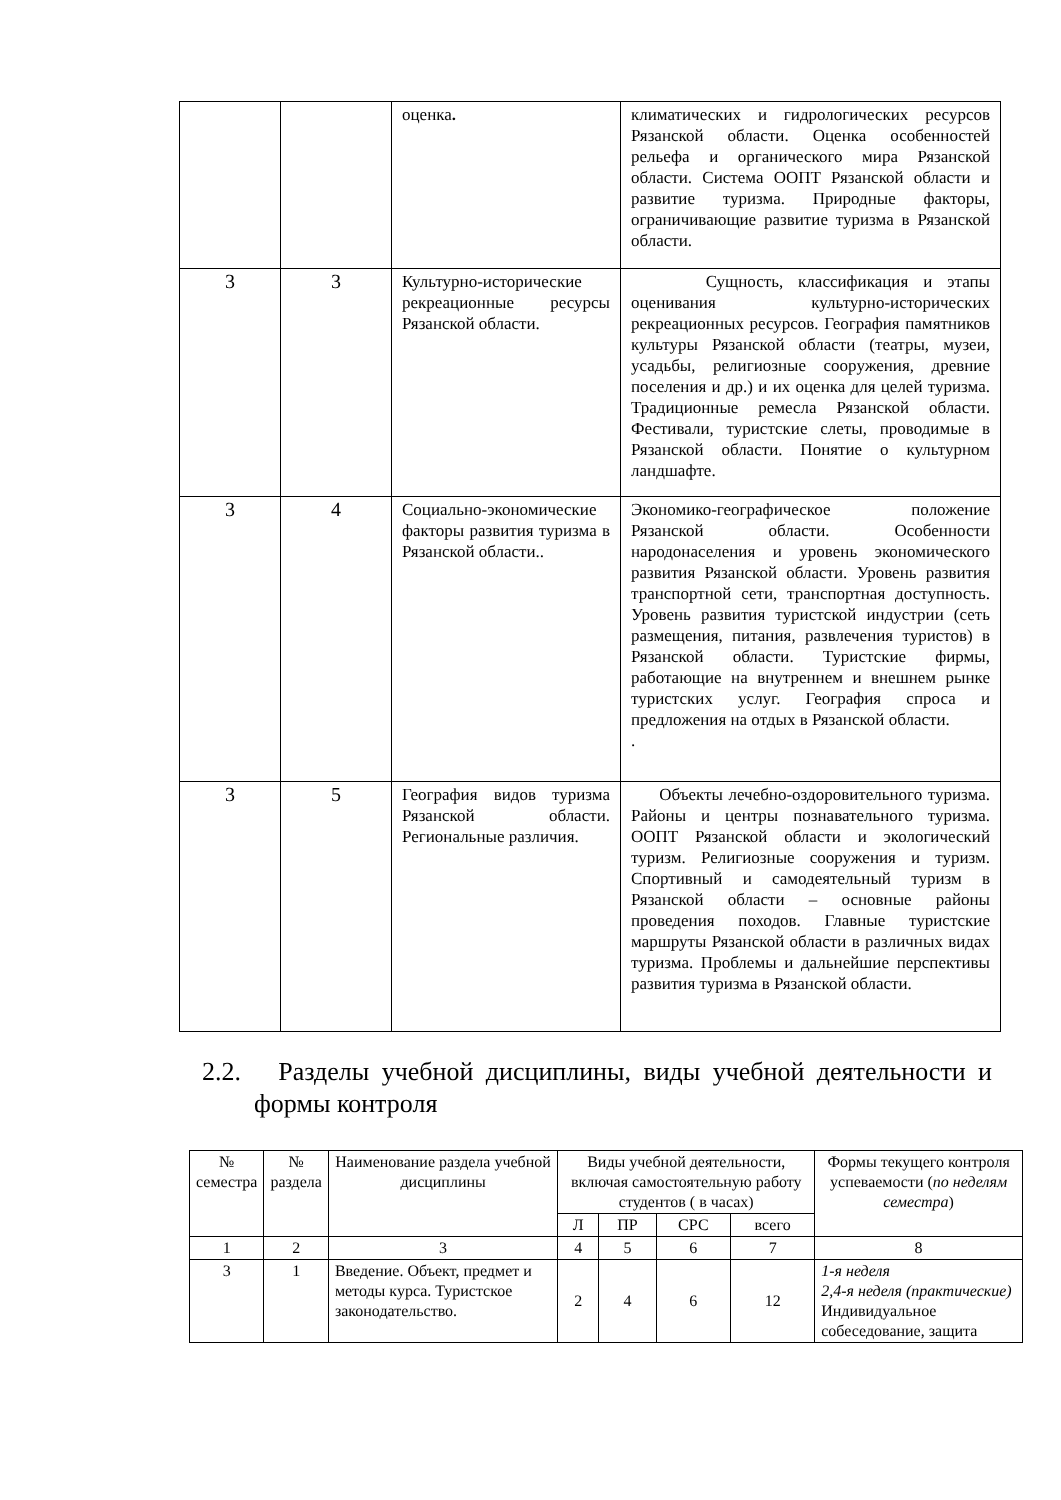| | | оценка . | климатических и гидрологических ресурсов Рязанской области. Оценка особенностей рельефа и органического мира Рязанской области. Система ООПТ Рязанской области и развитие туризма. Природные факторы, ограничивающие развитие туризма в Рязанской области. |
| 3 | 3 | Культурно-исторические рекреационные ресурсы Рязанской области. | Сущность, классификация и этапы оценивания культурно-исторических рекреационных ресурсов. География памятников культуры Рязанской области (театры, музеи, усадьбы, религиозные сооружения, древние поселения и др.) и их оценка для целей туризма. Традиционные ремесла Рязанской области. Фестивали, туристские слеты, проводимые в Рязанской области. Понятие о культурном ландшафте. |
| 3 | 4 | Социально-экономические факторы развития туризма в Рязанской области.. | Экономико-географическое положение Рязанской области. Особенности народонаселения и уровень экономического развития Рязанской области. Уровень развития транспортной сети, транспортная доступность. Уровень развития туристской индустрии (сеть размещения, питания, развлечения туристов) в Рязанской области. Туристские фирмы, работающие на внутреннем и внешнем рынке туристских услуг. География спроса и предложения на отдых в Рязанской области. . |
| 3 | 5 | География видов туризма Рязанской области. Региональные различия. | Объекты лечебно-оздоровительного туризма. Районы и центры познавательного туризма. ООПТ Рязанской области и экологический туризм. Религиозные сооружения и туризм. Спортивный и самодеятельный туризм в Рязанской области – основные районы проведения походов. Главные туристские маршруты Рязанской области в различных видах туризма. Проблемы и дальнейшие перспективы развития туризма в Рязанской области. |
2.2. Разделы учебной дисциплины, виды учебной деятельности и формы контроля
| № семестра | № раздела | Наименование раздела учебной дисциплины | Виды учебной деятельности, включая самостоятельную работу студентов ( в часах) | | | | Формы текущего контроля успеваемости ( по неделям семестра ) |
| --- | --- | --- | --- | --- | --- | --- | --- |
| | | | Л | ПР | СРС | всего | |
| 1 | 2 | 3 | 4 | 5 | 6 | 7 | 8 |
| 3 | 1 | Введение. Объект, предмет и методы курса. Туристское законодательство. | 2 | 4 | 6 | 12 | 1-я неделя 2,4-я неделя (практические) Индивидуальное собеседование, защита |